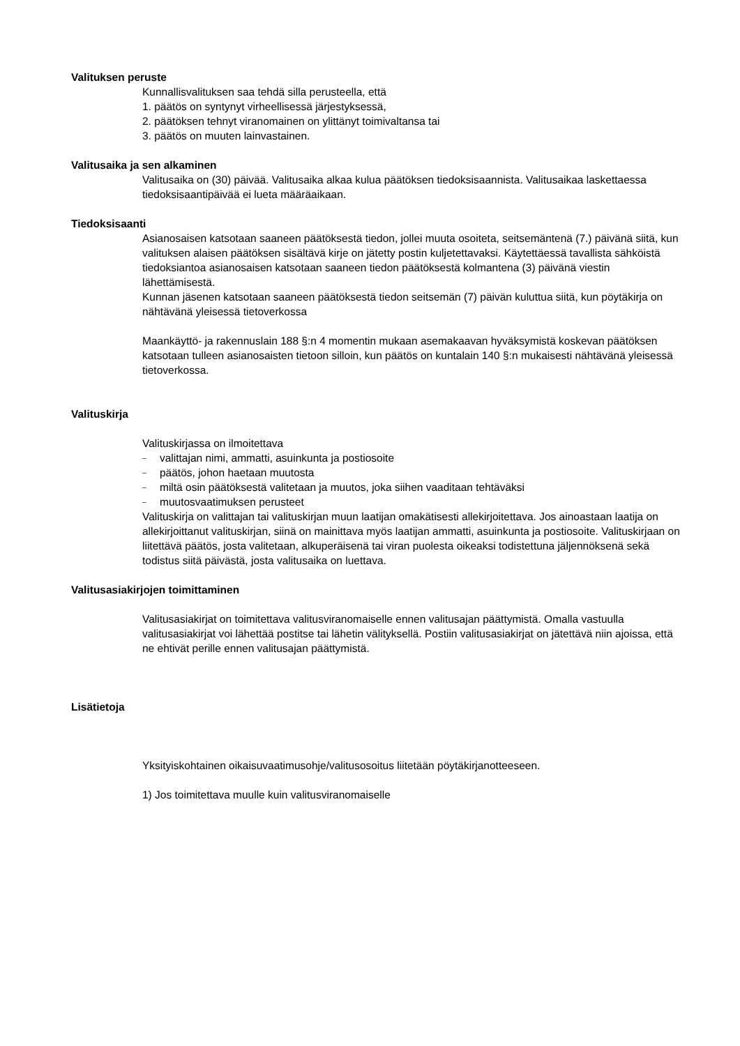Valituksen peruste
Kunnallisvalituksen saa tehdä silla perusteella, että
1. päätös on syntynyt virheellisessä järjestyksessä,
2. päätöksen tehnyt viranomainen on ylittänyt toimivaltansa tai
3. päätös on muuten lainvastainen.
Valitusaika ja sen alkaminen
Valitusaika on (30) päivää. Valitusaika alkaa kulua päätöksen tiedoksisaannista. Valitusaikaa laskettaessa tiedoksisaantipäivää ei lueta määräaikaan.
Tiedoksisaanti
Asianosaisen katsotaan saaneen päätöksestä tiedon, jollei muuta osoiteta, seitsemäntenä (7.) päivänä siitä, kun valituksen alaisen päätöksen sisältävä kirje on jätetty postin kuljetettavaksi. Käytettäessä tavallista sähköistä tiedoksiantoa asianosaisen katsotaan saaneen tiedon päätöksestä kolmantena (3) päivänä viestin lähettämisestä.
Kunnan jäsenen katsotaan saaneen päätöksestä tiedon seitsemän (7) päivän kuluttua siitä, kun pöytäkirja on nähtävänä yleisessä tietoverkossa
Maankäyttö- ja rakennuslain 188 §:n 4 momentin mukaan asemakaavan hyväksymistä koskevan päätöksen katsotaan tulleen asianosaisten tietoon silloin, kun päätös on kuntalain 140 §:n mukaisesti nähtävänä yleisessä tietoverkossa.
Valituskirja
Valituskirjassa on ilmoitettava
– valittajan nimi, ammatti, asuinkunta ja postiosoite
– päätös, johon haetaan muutosta
– miltä osin päätöksestä valitetaan ja muutos, joka siihen vaaditaan tehtäväksi
– muutosvaatimuksen perusteet
Valituskirja on valittajan tai valituskirjan muun laatijan omakätisesti allekirjoitettava. Jos ainoastaan laatija on allekirjoittanut valituskirjan, siinä on mainittava myös laatijan ammatti, asuinkunta ja postiosoite. Valituskirjaan on liitettävä päätös, josta valitetaan, alkuperäisenä tai viran puolesta oikeaksi todistettuna jäljennöksenä sekä todistus siitä päivästä, josta valitusaika on luettava.
Valitusasiakirjojen toimittaminen
Valitusasiakirjat on toimitettava valitusviranomaiselle ennen valitusajan päättymistä. Omalla vastuulla valitusasiakirjat voi lähettää postitse tai lähetin välityksellä. Postiin valitusasiakirjat on jätettävä niin ajoissa, että ne ehtivät perille ennen valitusajan päättymistä.
Lisätietoja
Yksityiskohtainen oikaisuvaatimusohje/valitusosoitus liitetään pöytäkirjanotteeseen.
1) Jos toimitettava muulle kuin valitusviranomaiselle